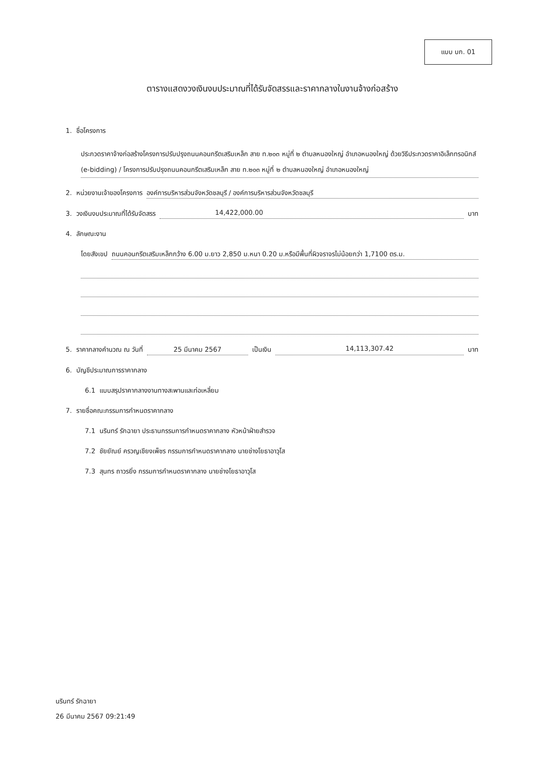แบบ บก. 01
ตารางแสดงวงเงินงบประมาณที่ได้รับจัดสรรและราคากลางในงานจ้างก่อสร้าง
1. ชื่อโครงการ
ประกวดราคาจ้างก่อสร้างโครงการปรับปรุงถนนคอนกรีตเสริมเหล็ก สาย ท.๒๐๓ หมู่ที่ ๒ ตำบลหนองใหญ่ อำเภอหนองใหญ่ ด้วยวิธีประกวดราคาอิเล็กทรอนิกส์ (e-bidding) / โครงการปรับปรุงถนนคอนกรีตเสริมเหล็ก สาย ท.๒๐๓ หมู่ที่ ๒ ตำบลหนองใหญ่ อำเภอหนองใหญ่
2. หน่วยงานเจ้าของโครงการ องค์การบริหารส่วนจังหวัดชลบุรี / องค์การบริหารส่วนจังหวัดชลบุรี
3. วงเงินงบประมาณที่ได้รับจัดสรร 14,422,000.00 บาท
4. ลักษณะงาน
โดยสังเขป ถนนคอนกรีตเสริมเหล็กกว้าง 6.00 ม.ยาว 2,850 ม.หนา 0.20 ม.หรือมีพื้นที่ผิวจราจรไม่น้อยกว่า 1,7100 ตร.ม.
5. ราคากลางคำนวณ ณ วันที่ 25 มีนาคม 2567 เป็นเงิน 14,113,307.42 บาท
6. บัญชีประมาณการราคากลาง
6.1 แบบสรุปราคากลางงานทางสะพานและท่อเหลี่ยม
7. รายชื่อคณะกรรมการกำหนดราคากลาง
7.1 นรินทร์ รักฉายา ประธานกรรมการกำหนดราคากลาง หัวหน้าฝ่ายสำรวจ
7.2 ชัยยัณย์ ครวญเชียงเพ็ชร กรรมการกำหนดราคากลาง นายช่างโยธาอาวุโส
7.3 สุนทร ถาวรยิ่ง กรรมการกำหนดราคากลาง นายช่างโยธาอาวุโส
นรินทร์ รักฉายา
26 มีนาคม 2567 09:21:49